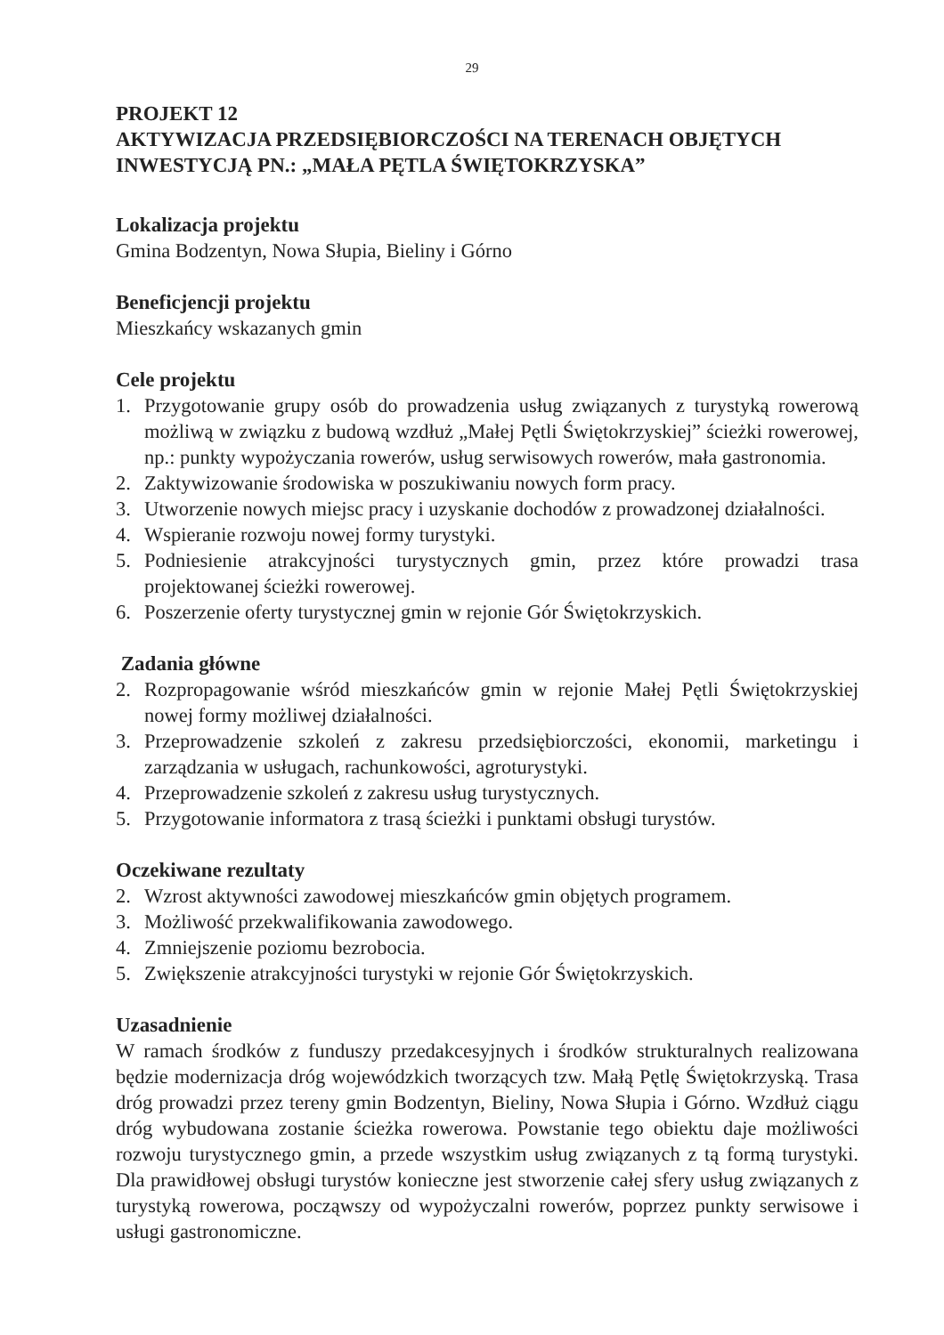29
PROJEKT 12
AKTYWIZACJA PRZEDSIĘBIORCZOŚCI NA TERENACH OBJĘTYCH INWESTYCJĄ PN.: „MAŁA PĘTLA ŚWIĘTOKRZYSKA”
Lokalizacja projektu
Gmina Bodzentyn, Nowa Słupia, Bieliny i Górno
Beneficjencji projektu
Mieszkańcy wskazanych gmin
Cele projektu
1. Przygotowanie grupy osób do prowadzenia usług związanych z turystyką rowerową możliwą w związku z budową wzdłuż „Małej Pętli Świętokrzyskiej” ścieżki rowerowej, np.: punkty wypożyczania rowerów, usług serwisowych rowerów, mała gastronomia.
2. Zaktywizowanie środowiska w poszukiwaniu nowych form pracy.
3. Utworzenie nowych miejsc pracy i uzyskanie dochodów z prowadzonej działalności.
4. Wspieranie rozwoju nowej formy turystyki.
5. Podniesienie atrakcyjności turystycznych gmin, przez które prowadzi trasa projektowanej ścieżki rowerowej.
6. Poszerzenie oferty turystycznej gmin w rejonie Gór Świętokrzyskich.
Zadania główne
2. Rozpropagowanie wśród mieszkańców gmin w rejonie Małej Pętli Świętokrzyskiej nowej formy możliwej działalności.
3. Przeprowadzenie szkoleń z zakresu przedsiębiorczości, ekonomii, marketingu i zarządzania w usługach, rachunkowości, agroturystyki.
4. Przeprowadzenie szkoleń z zakresu usług turystycznych.
5. Przygotowanie informatora z trasą ścieżki i punktami obsługi turystów.
Oczekiwane rezultaty
2. Wzrost aktywności zawodowej mieszkańców gmin objętych programem.
3. Możliwość przekwalifikowania zawodowego.
4. Zmniejszenie poziomu bezrobocia.
5. Zwiększenie atrakcyjności turystyki w rejonie Gór Świętokrzyskich.
Uzasadnienie
W ramach środków z funduszy przedakcesyjnych i środków strukturalnych realizowana będzie modernizacja dróg wojewódzkich tworzących tzw. Małą Pętlę Świętokrzyską. Trasa dróg prowadzi przez tereny gmin Bodzentyn, Bieliny, Nowa Słupia i Górno. Wzdłuż ciągu dróg wybudowana zostanie ścieżka rowerowa. Powstanie tego obiektu daje możliwości rozwoju turystycznego gmin, a przede wszystkim usług związanych z tą formą turystyki. Dla prawidłowej obsługi turystów konieczne jest stworzenie całej sfery usług związanych z turystyką rowerowa, począwszy od wypożyczalni rowerów, poprzez punkty serwisowe i usługi gastronomiczne.